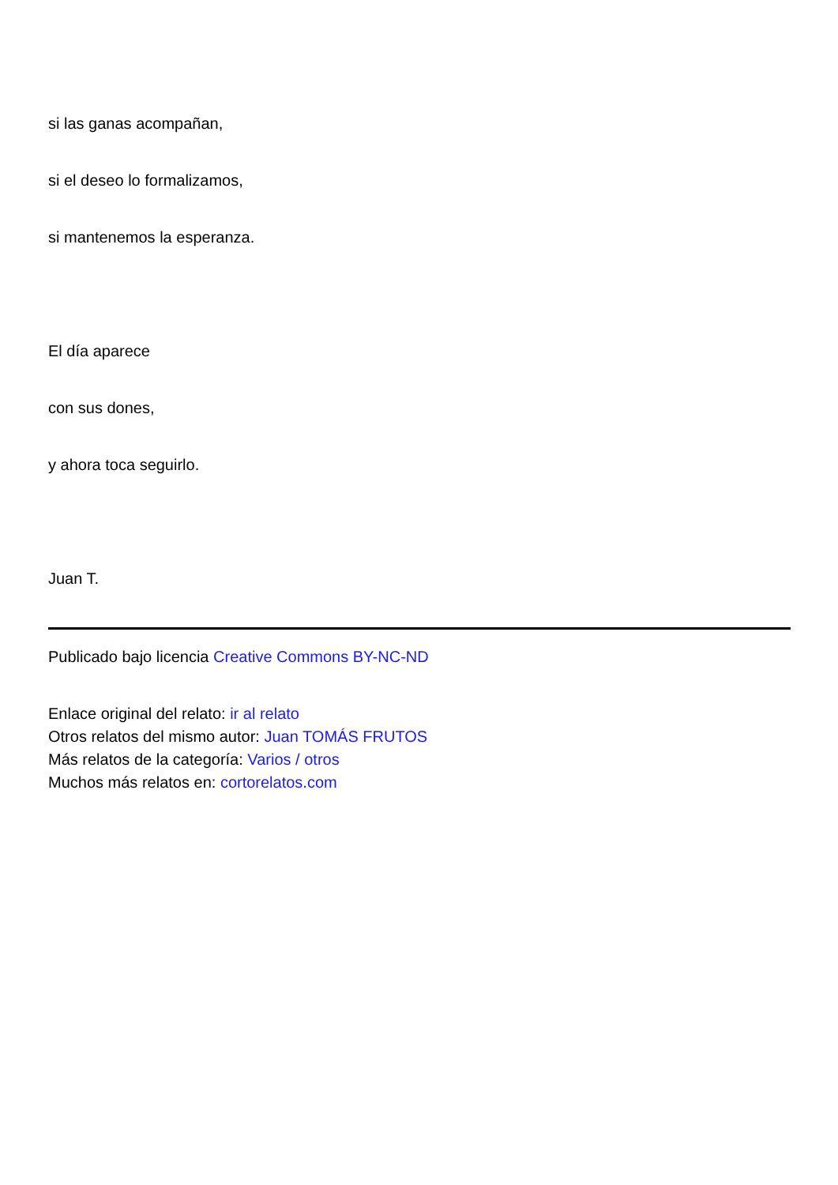si las ganas acompañan,
si el deseo lo formalizamos,
si mantenemos la esperanza.
El día aparece
con sus dones,
y ahora toca seguirlo.
Juan T.
Publicado bajo licencia Creative Commons BY-NC-ND
Enlace original del relato: ir al relato
Otros relatos del mismo autor: Juan TOMÁS FRUTOS
Más relatos de la categoría: Varios / otros
Muchos más relatos en: cortorelatos.com